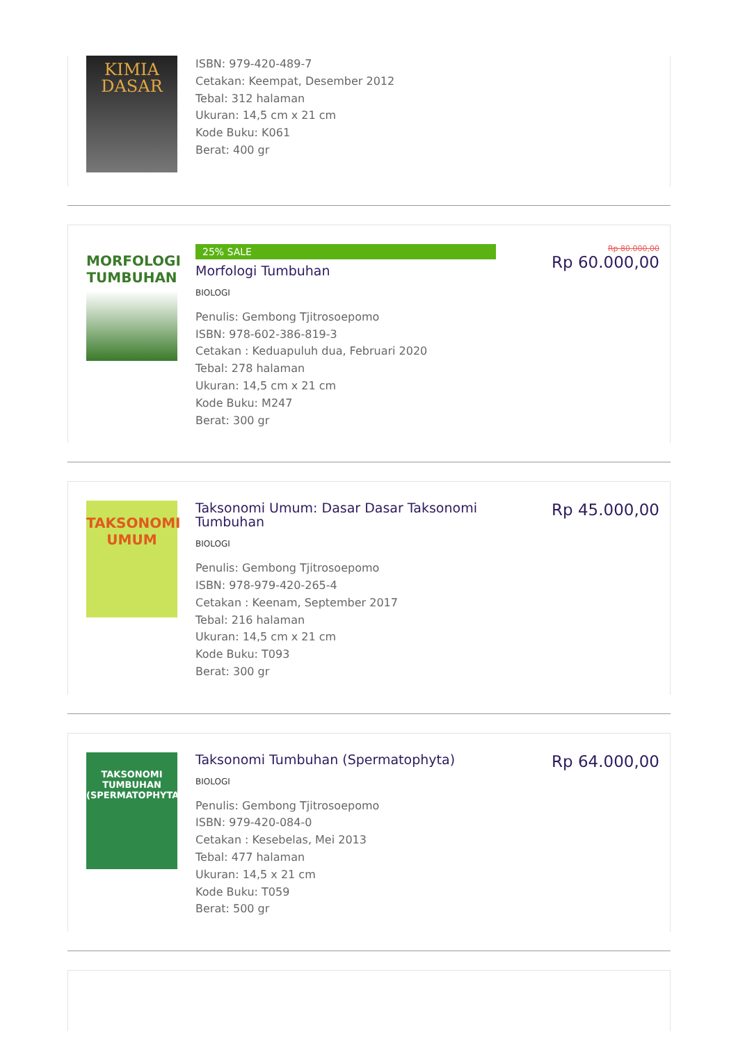KIMIA
DASAR
ISBN: 979-420-489-7
Cetakan: Keempat, Desember 2012
Tebal: 312 halaman
Ukuran: 14,5 cm x 21 cm
Kode Buku: K061
Berat: 400 gr
MORFOLOGI TUMBUHAN
25% SALE
Morfologi Tumbuhan
BIOLOGI
Penulis: Gembong Tjitrosoepomo
ISBN: 978-602-386-819-3
Cetakan : Keduapuluh dua, Februari 2020
Tebal: 278 halaman
Ukuran: 14,5 cm x 21 cm
Kode Buku: M247
Berat: 300 gr
Rp 80.000,00
Rp 60.000,00
TAKSONOMI UMUM
Taksonomi Umum: Dasar Dasar Taksonomi Tumbuhan
BIOLOGI
Penulis: Gembong Tjitrosoepomo
ISBN: 978-979-420-265-4
Cetakan : Keenam, September 2017
Tebal: 216 halaman
Ukuran: 14,5 cm x 21 cm
Kode Buku: T093
Berat: 300 gr
Rp 45.000,00
TAKSONOMI TUMBUHAN
(SPERMATOPHYTA)
Taksonomi Tumbuhan (Spermatophyta)
BIOLOGI
Penulis: Gembong Tjitrosoepomo
ISBN: 979-420-084-0
Cetakan : Kesebelas, Mei 2013
Tebal: 477 halaman
Ukuran: 14,5 x 21 cm
Kode Buku: T059
Berat: 500 gr
Rp 64.000,00